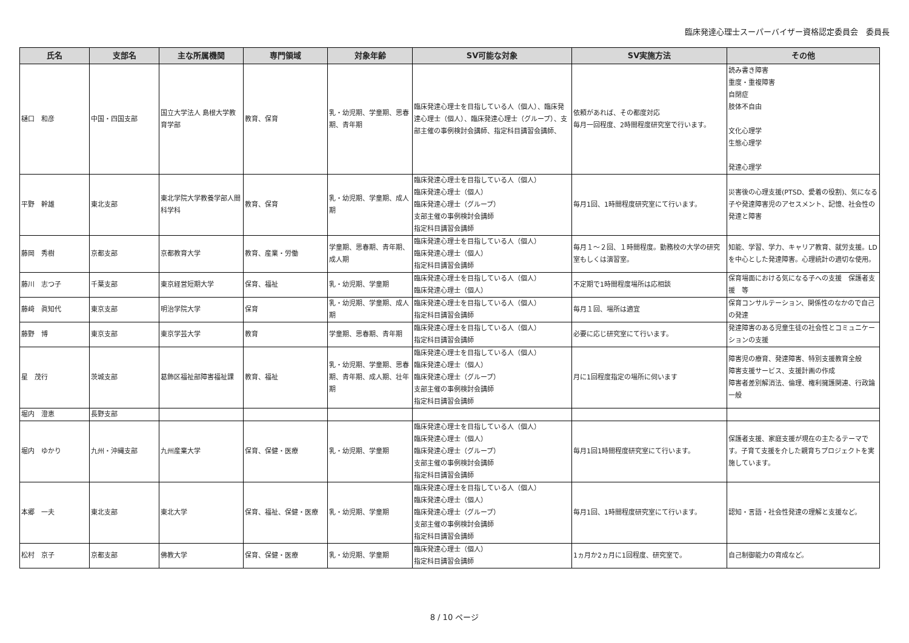臨床発達心理士スーパーバイザー資格認定委員会　委員長
| 氏名 | 支部名 | 主な所属機関 | 専門領域 | 対象年齢 | SV可能な対象 | SV実施方法 | その他 |
| --- | --- | --- | --- | --- | --- | --- | --- |
| 樋口 和彦 | 中国・四国支部 | 国立大学法人 島根大学教育学部 | 教育、保育 | 乳・幼児期、学童期、思春期、青年期 | 臨床発達心理士を目指している人（個人）、臨床発達心理士（個人）、臨床発達心理士（グループ）、支部主催の事例検討会講師、指定科目講習会講師、 | 依頼があれば、その都度対応 毎月一回程度、2時間程度研究室で行います。 | 読み書き障害 重度・重複障害 自閉症 肢体不自由 文化心理学 生態心理学 発達心理学 |
| 平野 幹雄 | 東北支部 | 東北学院大学教養学部人間科学科 | 教育、保育 | 乳・幼児期、学童期、成人期 | 臨床発達心理士を目指している人（個人） 臨床発達心理士（個人） 臨床発達心理士（グループ） 支部主催の事例検討会講師 指定科目講習会講師 | 毎月1回、1時間程度研究室にて行います。 | 災害後の心理支援(PTSD、愛着の役割)、気になる子や発達障害児のアセスメント、記憶、社会性の発達と障害 |
| 藤岡 秀樹 | 京都支部 | 京都教育大学 | 教育、産業・労働 | 学童期、思春期、青年期、成人期 | 臨床発達心理士を目指している人（個人） 臨床発達心理士（個人） 指定科目講習会講師 | 毎月１～２回、１時間程度。勤務校の大学の研究室もしくは演習室。 | 知能、学習、学力、キャリア教育、就労支援。LDを中心とした発達障害。心理統計の適切な使用。 |
| 藤川 志つ子 | 千葉支部 | 東京経営短期大学 | 保育、福祉 | 乳・幼児期、学童期 | 臨床発達心理士を目指している人（個人） 臨床発達心理士（個人） | 不定期で1時間程度場所は応相談 | 保育場面における気になる子への支援 保護者支援 等 |
| 藤﨑 眞知代 | 東京支部 | 明治学院大学 | 保育 | 乳・幼児期、学童期、成人期 | 臨床発達心理士を目指している人（個人） 指定科目講習会講師 | 毎月１回、場所は適宜 | 保育コンサルテーション、関係性のなかので自己の発達 |
| 藤野 博 | 東京支部 | 東京学芸大学 | 教育 | 学童期、思春期、青年期 | 臨床発達心理士を目指している人（個人） 指定科目講習会講師 | 必要に応じ研究室にて行います。 | 発達障害のある児童生徒の社会性とコミュニケーションの支援 |
| 星 茂行 | 茨城支部 | 葛飾区福祉部障害福祉課 | 教育、福祉 | 乳・幼児期、学童期、思春期、青年期、成人期、壮年期 | 臨床発達心理士を目指している人（個人） 臨床発達心理士（個人） 臨床発達心理士（グループ） 支部主催の事例検討会講師 指定科目講習会講師 | 月に1回程度指定の場所に伺います | 障害児の療育、発達障害、特別支援教育全般 障害支援サービス、支援計画の作成 障害者差別解消法、倫理、権利擁護関連、行政論一般 |
| 堀内 澄恵 | 長野支部 | | | | | | |
| 堀内 ゆかり | 九州・沖縄支部 | 九州産業大学 | 保育、保健・医療 | 乳・幼児期、学童期 | 臨床発達心理士を目指している人（個人） 臨床発達心理士（個人） 臨床発達心理士（グループ） 支部主催の事例検討会講師 指定科目講習会講師 | 毎月1回1時間程度研究室にて行います。 | 保護者支援、家庭支援が現在の主たるテーマです。子育て支援を介した親育ちプロジェクトを実施しています。 |
| 本郷 一夫 | 東北支部 | 東北大学 | 保育、福祉、保健・医療 | 乳・幼児期、学童期 | 臨床発達心理士を目指している人（個人） 臨床発達心理士（個人） 臨床発達心理士（グループ） 支部主催の事例検討会講師 指定科目講習会講師 | 毎月1回、1時間程度研究室にて行います。 | 認知・言語・社会性発達の理解と支援など。 |
| 松村 京子 | 京都支部 | 佛教大学 | 保育、保健・医療 | 乳・幼児期、学童期 | 臨床発達心理士（個人） 指定科目講習会講師 | 1ヵ月か2ヵ月に1回程度、研究室で。 | 自己制御能力の育成など。 |
8 / 10 ページ